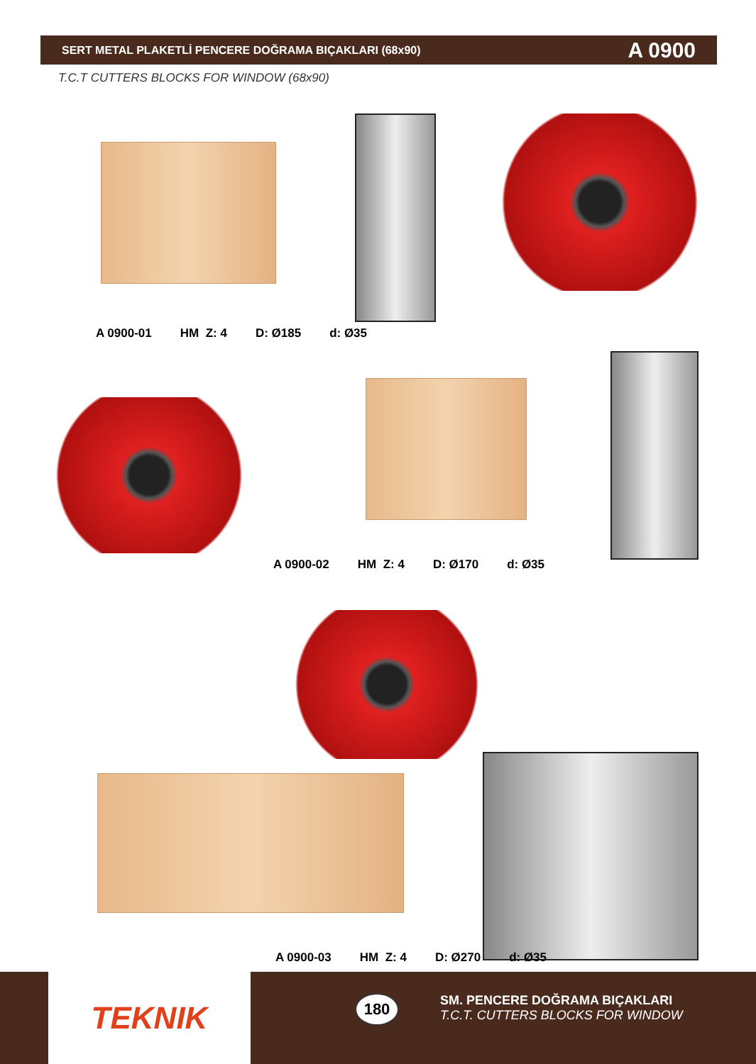SERT METAL PLAKETLİ PENCERE DOĞRAMA BIÇAKLARI (68x90) A 0900
T.C.T CUTTERS BLOCKS FOR WINDOW (68x90)
A 0900-01 HM Z: 4 D: Ø185 d: Ø35
A 0900-02 HM Z: 4 D: Ø170 d: Ø35
A 0900-03 HM Z: 4 D: Ø270 d: Ø35
TEKNIK 180
SM. PENCERE DOĞRAMA BIÇAKLARI
T.C.T. CUTTERS BLOCKS FOR WINDOW